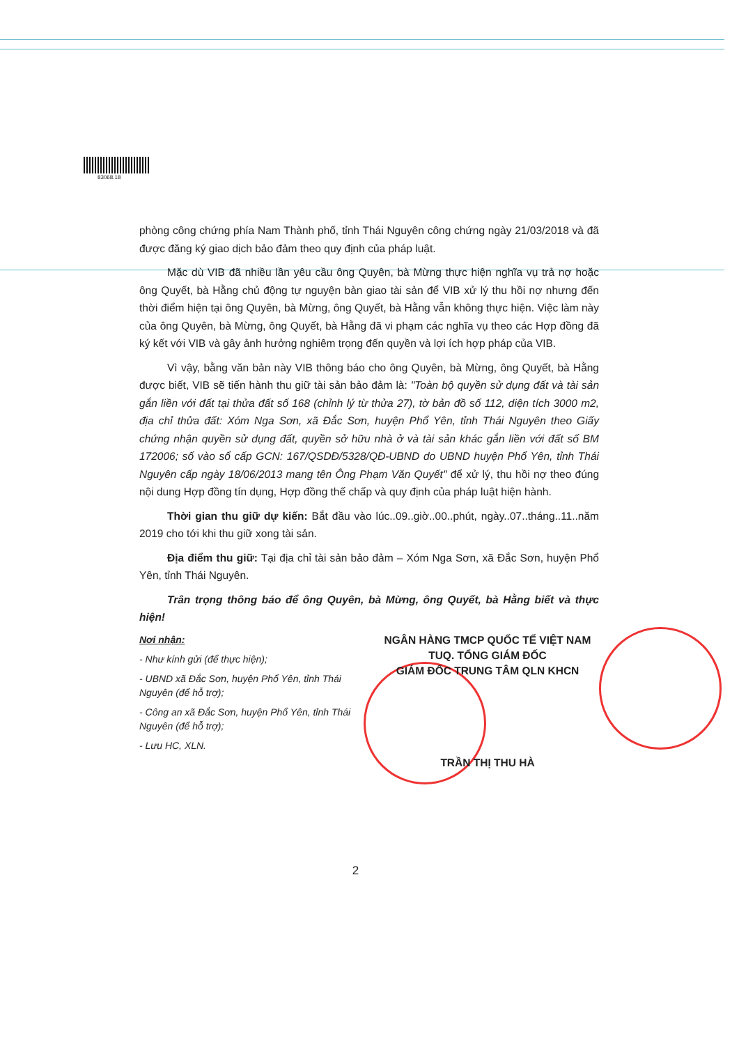83068.18
phòng công chứng phía Nam Thành phố, tỉnh Thái Nguyên công chứng ngày 21/03/2018 và đã được đăng ký giao dịch bảo đảm theo quy định của pháp luật.
Mặc dù VIB đã nhiều lần yêu cầu ông Quyên, bà Mừng thực hiện nghĩa vụ trả nợ hoặc ông Quyết, bà Hằng chủ động tự nguyện bàn giao tài sản để VIB xử lý thu hồi nợ nhưng đến thời điểm hiện tại ông Quyên, bà Mừng, ông Quyết, bà Hằng vẫn không thực hiện. Việc làm này của ông Quyên, bà Mừng, ông Quyết, bà Hằng đã vi phạm các nghĩa vụ theo các Hợp đồng đã ký kết với VIB và gây ảnh hưởng nghiêm trọng đến quyền và lợi ích hợp pháp của VIB.
Vì vậy, bằng văn bản này VIB thông báo cho ông Quyên, bà Mừng, ông Quyết, bà Hằng được biết, VIB sẽ tiến hành thu giữ tài sản bảo đảm là: "Toàn bộ quyền sử dụng đất và tài sản gắn liền với đất tại thửa đất số 168 (chỉnh lý từ thửa 27), tờ bản đồ số 112, diện tích 3000 m2, địa chỉ thửa đất: Xóm Nga Sơn, xã Đắc Sơn, huyện Phổ Yên, tỉnh Thái Nguyên theo Giấy chứng nhận quyền sử dụng đất, quyền sở hữu nhà ở và tài sản khác gắn liền với đất số BM 172006; số vào sổ cấp GCN: 167/QSDĐ/5328/QĐ-UBND do UBND huyện Phổ Yên, tỉnh Thái Nguyên cấp ngày 18/06/2013 mang tên Ông Phạm Văn Quyết" để xử lý, thu hồi nợ theo đúng nội dung Hợp đồng tín dụng, Hợp đồng thế chấp và quy định của pháp luật hiện hành.
Thời gian thu giữ dự kiến: Bắt đầu vào lúc..09..giờ..00..phút, ngày..07..tháng..11..năm 2019 cho tới khi thu giữ xong tài sản.
Địa điểm thu giữ: Tại địa chỉ tài sản bảo đảm – Xóm Nga Sơn, xã Đắc Sơn, huyện Phổ Yên, tỉnh Thái Nguyên.
Trân trọng thông báo để ông Quyên, bà Mừng, ông Quyết, bà Hằng biết và thực hiện!
Nơi nhận:
- Như kính gửi (để thực hiện);
- UBND xã Đắc Sơn, huyện Phổ Yên, tỉnh Thái Nguyên (để hỗ trợ);
- Công an xã Đắc Sơn, huyện Phổ Yên, tỉnh Thái Nguyên (để hỗ trợ);
- Lưu HC, XLN.
NGÂN HÀNG TMCP QUỐC TẾ VIỆT NAM
TUQ. TỔNG GIÁM ĐỐC
GIÁM ĐỐC TRUNG TÂM QLN KHCN
TRẦN THỊ THU HÀ
2